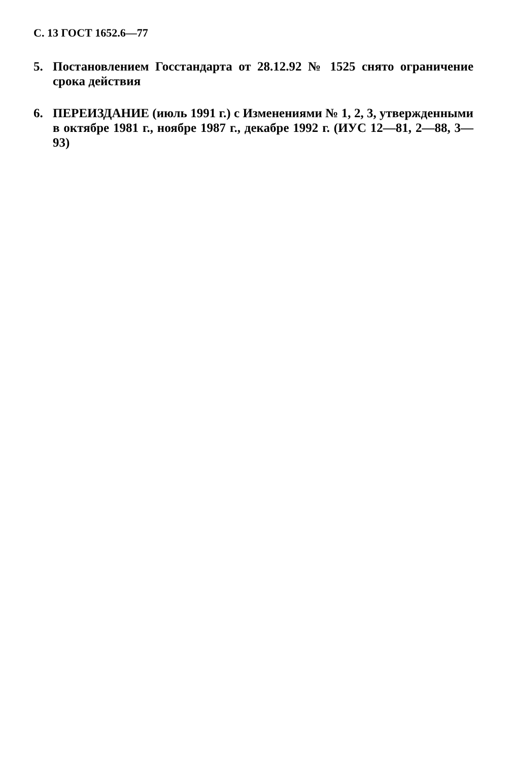С. 13 ГОСТ 1652.6—77
5. Постановлением Госстандарта от 28.12.92 № 1525 снято ограничение срока действия
6. ПЕРЕИЗДАНИЕ (июль 1991 г.) с Изменениями № 1, 2, 3, утвержденными в октябре 1981 г., ноябре 1987 г., декабре 1992 г. (ИУС 12—81, 2—88, 3—93)